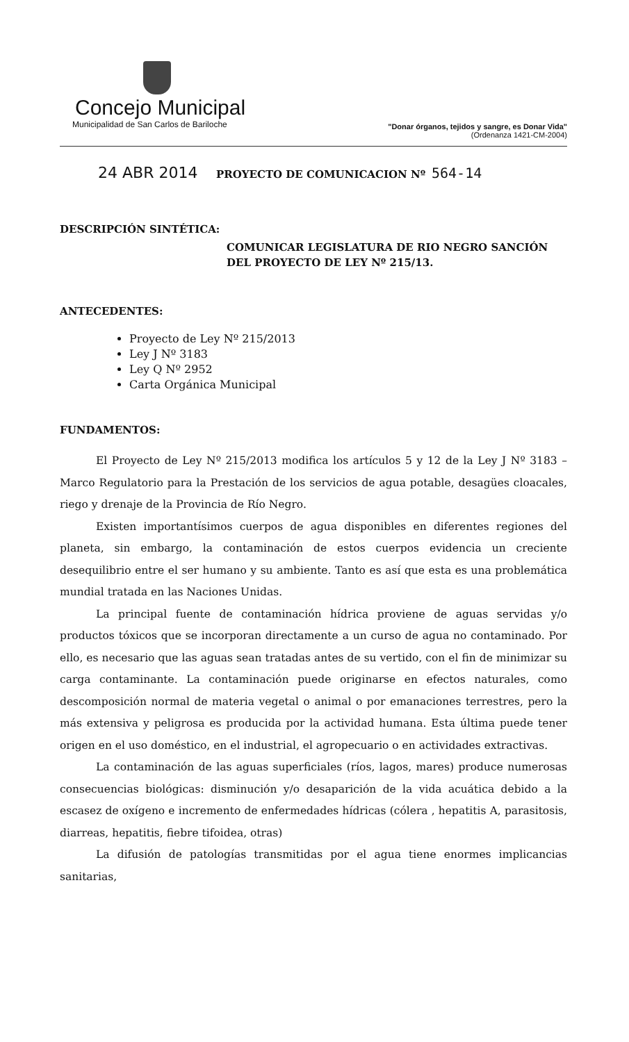Concejo Municipal
Municipalidad de San Carlos de Bariloche
"Donar órganos, tejidos y sangre, es Donar Vida"
(Ordenanza 1421-CM-2004)
24 ABR 2014 PROYECTO DE COMUNICACION Nº 564-14
DESCRIPCIÓN SINTÉTICA:
COMUNICAR LEGISLATURA DE RIO NEGRO SANCIÓN DEL PROYECTO DE LEY Nº 215/13.
ANTECEDENTES:
Proyecto de Ley Nº 215/2013
Ley J Nº 3183
Ley Q Nº 2952
Carta Orgánica Municipal
FUNDAMENTOS:
El Proyecto de Ley Nº 215/2013 modifica los artículos 5 y 12 de la Ley J Nº 3183 – Marco Regulatorio para la Prestación de los servicios de agua potable, desagües cloacales, riego y drenaje de la Provincia de Río Negro.
Existen importantísimos cuerpos de agua disponibles en diferentes regiones del planeta, sin embargo, la contaminación de estos cuerpos evidencia un creciente desequilibrio entre el ser humano y su ambiente. Tanto es así que esta es una problemática mundial tratada en las Naciones Unidas.
La principal fuente de contaminación hídrica proviene de aguas servidas y/o productos tóxicos que se incorporan directamente a un curso de agua no contaminado. Por ello, es necesario que las aguas sean tratadas antes de su vertido, con el fin de minimizar su carga contaminante. La contaminación puede originarse en efectos naturales, como descomposición normal de materia vegetal o animal o por emanaciones terrestres, pero la más extensiva y peligrosa es producida por la actividad humana. Esta última puede tener origen en el uso doméstico, en el industrial, el agropecuario o en actividades extractivas.
La contaminación de las aguas superficiales (ríos, lagos, mares) produce numerosas consecuencias biológicas: disminución y/o desaparición de la vida acuática debido a la escasez de oxígeno e incremento de enfermedades hídricas (cólera , hepatitis A, parasitosis, diarreas, hepatitis, fiebre tifoidea, otras)
La difusión de patologías transmitidas por el agua tiene enormes implicancias sanitarias,